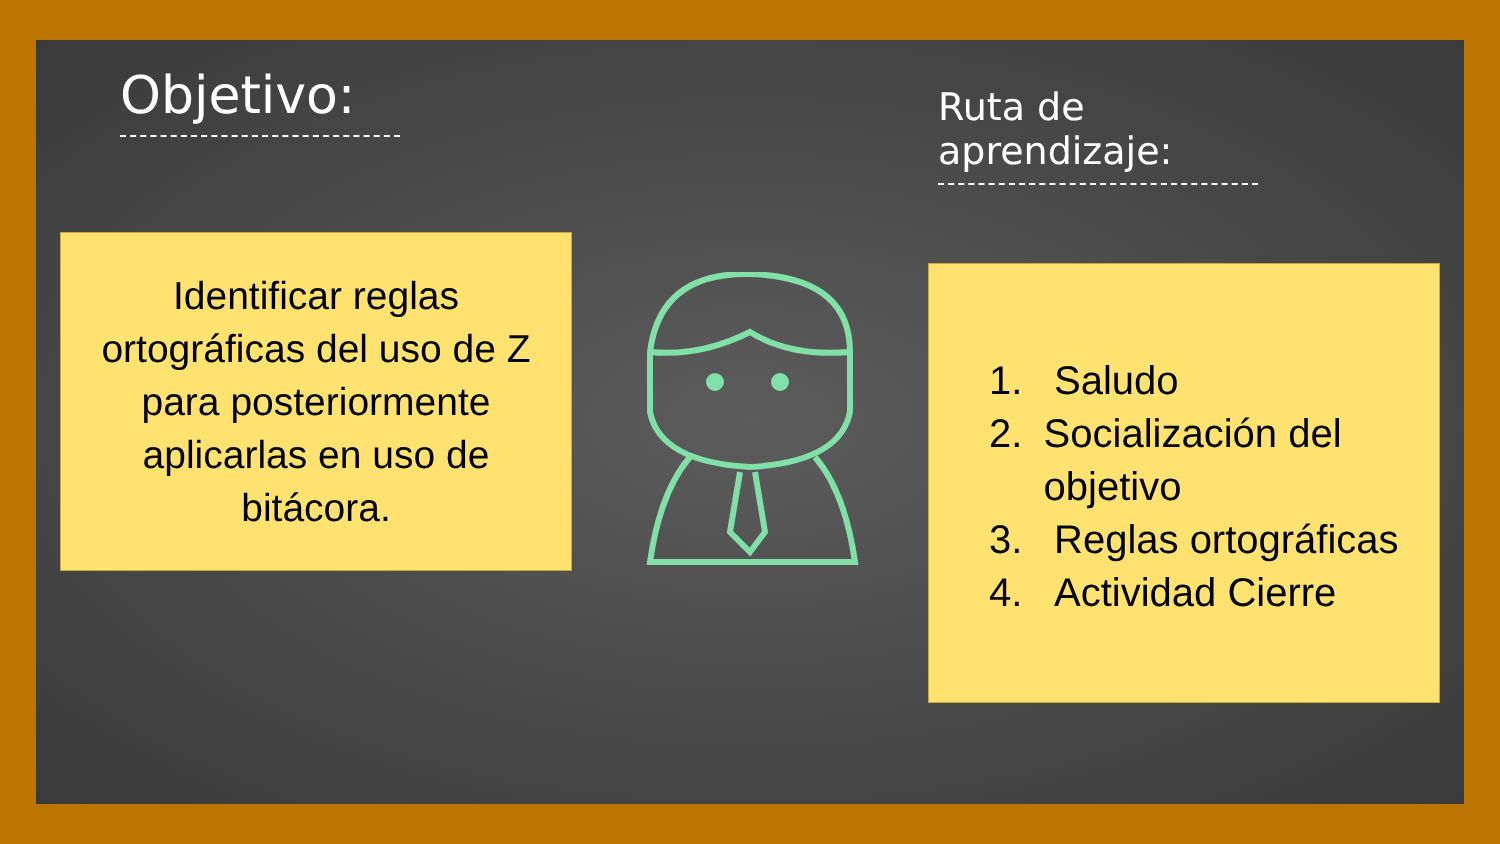Objetivo:
Identificar reglas ortográficas del uso de Z para posteriormente aplicarlas en uso de bitácora.
Ruta de aprendizaje:
1. Saludo
2. Socialización del objetivo
3. Reglas ortográficas
4. Actividad Cierre